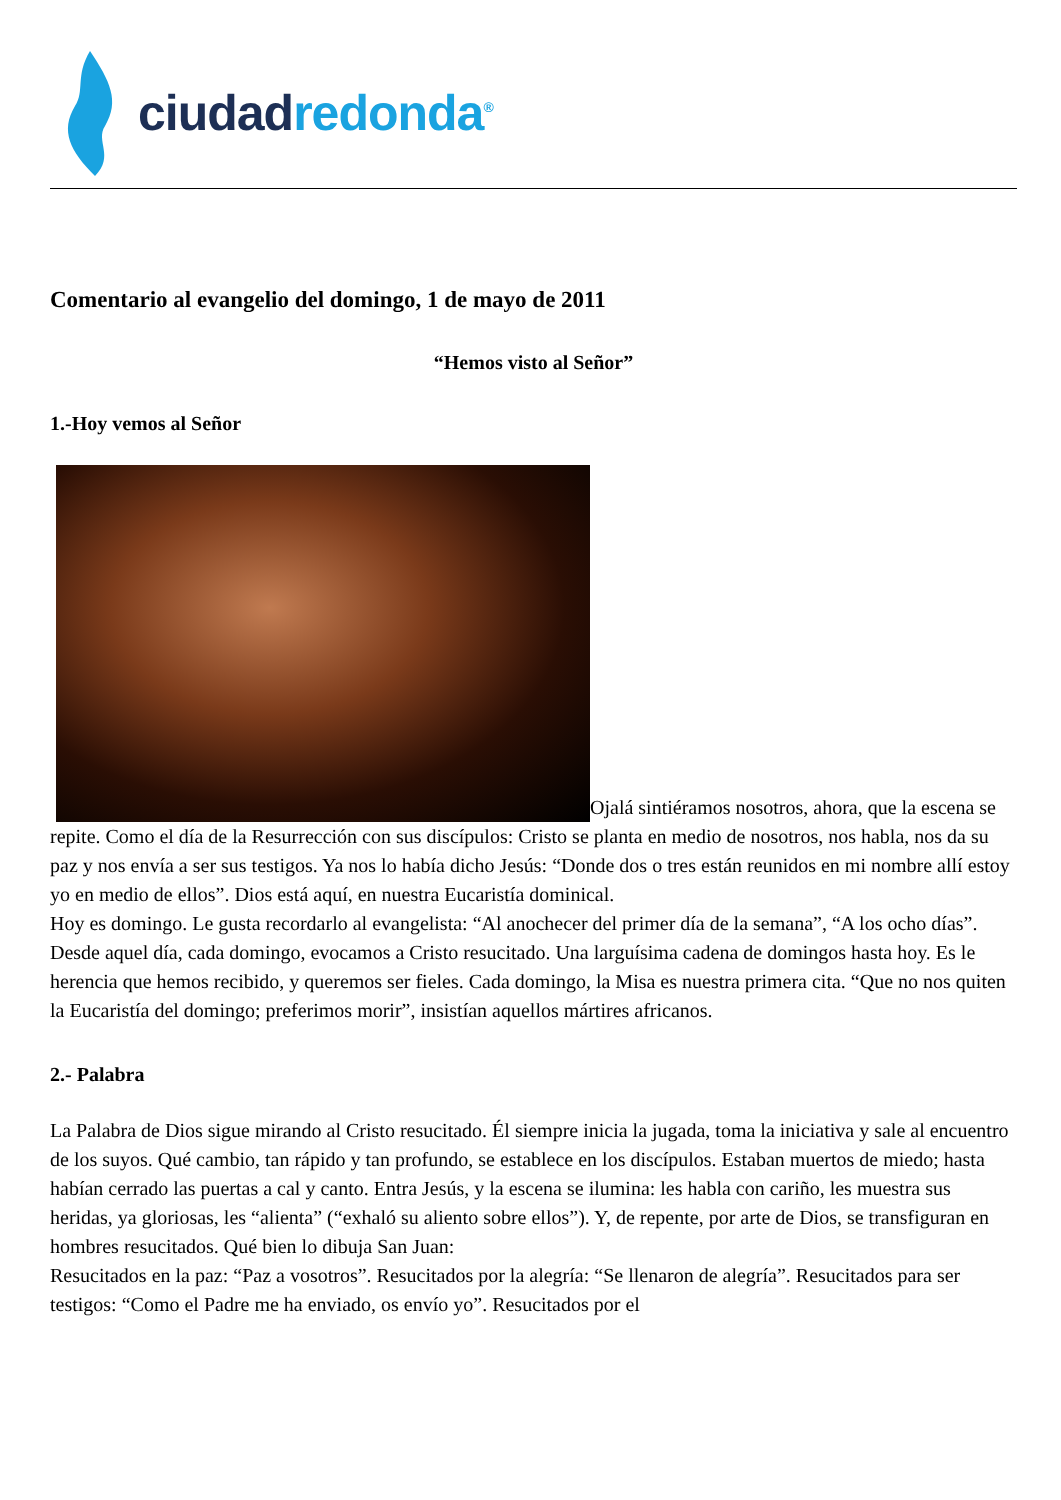ciudad redonda<sup>®</sup>
Comentario al evangelio del domingo, 1 de mayo de 2011
“Hemos visto al Señor”
1.-Hoy vemos al Señor
Ojalá sintiéramos nosotros, ahora, que la escena se repite. Como el día de la Resurrección con sus discípulos: Cristo se planta en medio de nosotros, nos habla, nos da su paz y nos envía a ser sus testigos. Ya nos lo había dicho Jesús: “Donde dos o tres están reunidos en mi nombre allí estoy yo en medio de ellos”. Dios está aquí, en nuestra Eucaristía dominical.
Hoy es domingo. Le gusta recordarlo al evangelista: “Al anochecer del primer día de la semana”, “A los ocho días”. Desde aquel día, cada domingo, evocamos a Cristo resucitado. Una larguísima cadena de domingos hasta hoy. Es le herencia que hemos recibido, y queremos ser fieles. Cada domingo, la Misa es nuestra primera cita. “Que no nos quiten la Eucaristía del domingo; preferimos morir”, insistían aquellos mártires africanos.
2.- Palabra
La Palabra de Dios sigue mirando al Cristo resucitado. Él siempre inicia la jugada, toma la iniciativa y sale al encuentro de los suyos. Qué cambio, tan rápido y tan profundo, se establece en los discípulos. Estaban muertos de miedo; hasta habían cerrado las puertas a cal y canto. Entra Jesús, y la escena se ilumina: les habla con cariño, les muestra sus heridas, ya gloriosas, les “alienta” (“exhaló su aliento sobre ellos”). Y, de repente, por arte de Dios, se transfiguran en hombres resucitados. Qué bien lo dibuja San Juan:
Resucitados en la paz: “Paz a vosotros”. Resucitados por la alegría: “Se llenaron de alegría”. Resucitados para ser testigos: “Como el Padre me ha enviado, os envío yo”. Resucitados por el